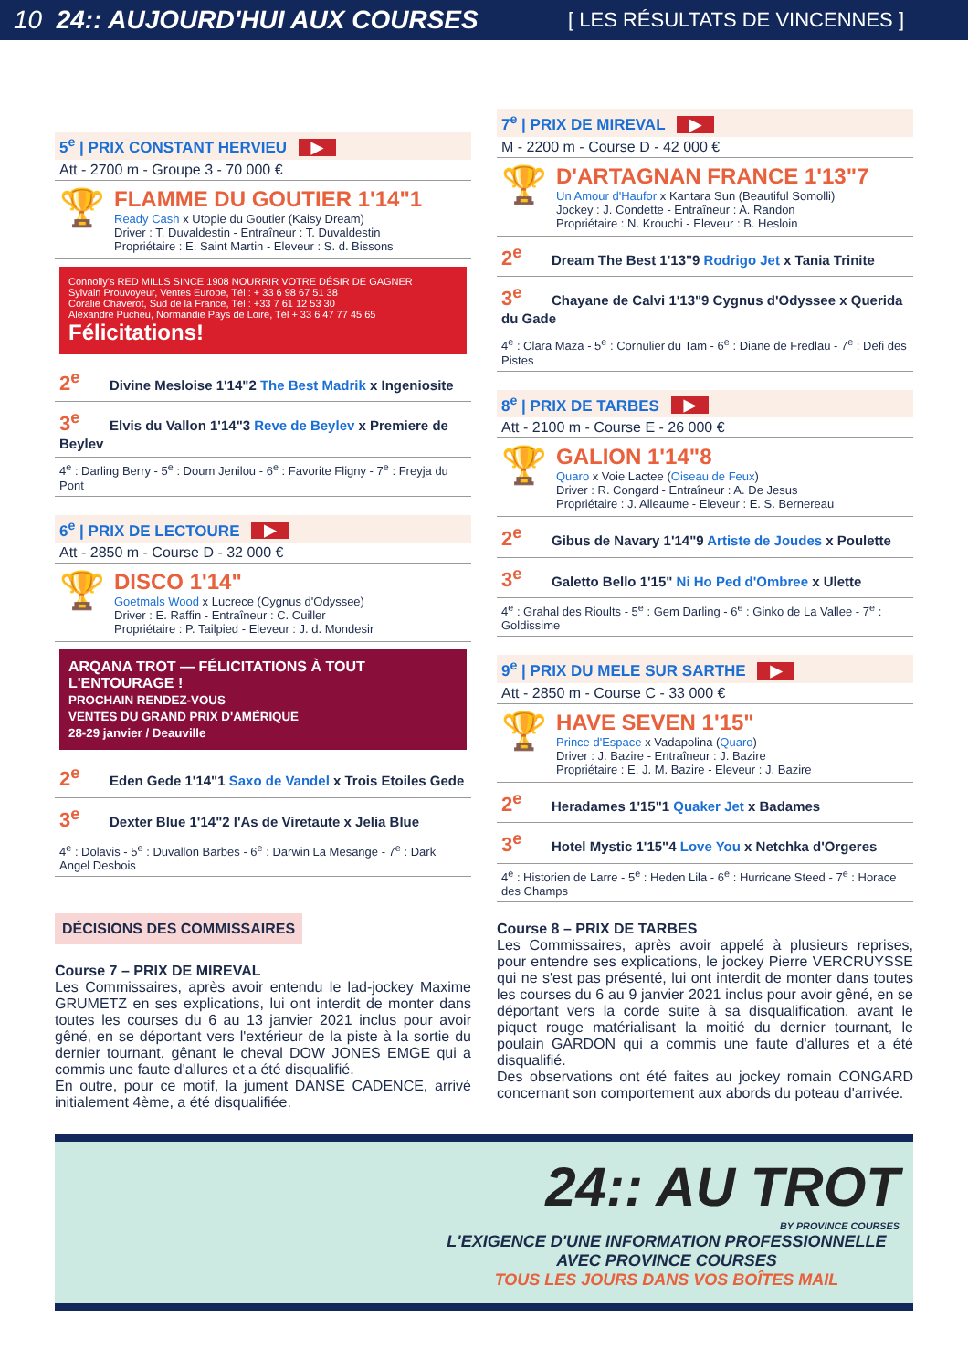10 24:: AUJOURD'HUI AUX COURSES [ LES RÉSULTATS DE VINCENNES ]
5<sup>e</sup> | PRIX CONSTANT HERVIEU ▶
Att - 2700 m - Groupe 3 - 70 000 €
🏆
FLAMME DU GOUTIER 1'14"1
Ready Cash x Utopie du Goutier (Kaisy Dream)
Driver : T. Duvaldestin - Entraîneur : T. Duvaldestin
Propriétaire : E. Saint Martin - Eleveur : S. d. Bissons
Connolly's RED MILLS SINCE 1908 NOURRIR VOTRE DÉSIR DE GAGNER
Sylvain Prouvoyeur, Ventes Europe, Tél : + 33 6 98 67 51 38
Coralie Chaverot, Sud de la France, Tél : +33 7 61 12 53 30
Alexandre Pucheu, Normandie Pays de Loire, Tél + 33 6 47 77 45 65
Félicitations!
2<sup>e</sup> Divine Mesloise 1'14"2 The Best Madrik x Ingeniosite
3<sup>e</sup> Elvis du Vallon 1'14"3 Reve de Beylev x Premiere de Beylev
4<sup>e</sup> : Darling Berry - 5<sup>e</sup> : Doum Jenilou - 6<sup>e</sup> : Favorite Fligny - 7<sup>e</sup> : Freyja du Pont
6<sup>e</sup> | PRIX DE LECTOURE ▶
Att - 2850 m - Course D - 32 000 €
🏆
DISCO 1'14"
Goetmals Wood x Lucrece (Cygnus d'Odyssee)
Driver : E. Raffin - Entraîneur : C. Cuiller
Propriétaire : P. Tailpied - Eleveur : J. d. Mondesir
ARQANA TROT — FÉLICITATIONS À TOUT L'ENTOURAGE !
PROCHAIN RENDEZ-VOUS
VENTES DU GRAND PRIX D'AMÉRIQUE
28-29 janvier / Deauville
2<sup>e</sup> Eden Gede 1'14"1 Saxo de Vandel x Trois Etoiles Gede
3<sup>e</sup> Dexter Blue 1'14"2 l'As de Viretaute x Jelia Blue
4<sup>e</sup> : Dolavis - 5<sup>e</sup> : Duvallon Barbes - 6<sup>e</sup> : Darwin La Mesange - 7<sup>e</sup> : Dark Angel Desbois
DÉCISIONS DES COMMISSAIRES
Course 7 – PRIX DE MIREVAL
Les Commissaires, après avoir entendu le lad-jockey Maxime GRUMETZ en ses explications, lui ont interdit de monter dans toutes les courses du 6 au 13 janvier 2021 inclus pour avoir gêné, en se déportant vers l'extérieur de la piste à la sortie du dernier tournant, gênant le cheval DOW JONES EMGE qui a commis une faute d'allures et a été disqualifié.
En outre, pour ce motif, la jument DANSE CADENCE, arrivé initialement 4ème, a été disqualifiée.
7<sup>e</sup> | PRIX DE MIREVAL ▶
M - 2200 m - Course D - 42 000 €
🏆
D'ARTAGNAN FRANCE 1'13"7
Un Amour d'Haufor x Kantara Sun (Beautiful Somolli)
Jockey : J. Condette - Entraîneur : A. Randon
Propriétaire : N. Krouchi - Eleveur : B. Hesloin
2<sup>e</sup> Dream The Best 1'13"9 Rodrigo Jet x Tania Trinite
3<sup>e</sup> Chayane de Calvi 1'13"9 Cygnus d'Odyssee x Querida du Gade
4<sup>e</sup> : Clara Maza - 5<sup>e</sup> : Cornulier du Tam - 6<sup>e</sup> : Diane de Fredlau - 7<sup>e</sup> : Defi des Pistes
8<sup>e</sup> | PRIX DE TARBES ▶
Att - 2100 m - Course E - 26 000 €
🏆
GALION 1'14"8
Quaro x Voie Lactee (Oiseau de Feux)
Driver : R. Congard - Entraîneur : A. De Jesus
Propriétaire : J. Alleaume - Eleveur : E. S. Bernereau
2<sup>e</sup> Gibus de Navary 1'14"9 Artiste de Joudes x Poulette
3<sup>e</sup> Galetto Bello 1'15" Ni Ho Ped d'Ombree x Ulette
4<sup>e</sup> : Grahal des Rioults - 5<sup>e</sup> : Gem Darling - 6<sup>e</sup> : Ginko de La Vallee - 7<sup>e</sup> : Goldissime
9<sup>e</sup> | PRIX DU MELE SUR SARTHE ▶
Att - 2850 m - Course C - 33 000 €
🏆
HAVE SEVEN 1'15"
Prince d'Espace x Vadapolina (Quaro)
Driver : J. Bazire - Entraîneur : J. Bazire
Propriétaire : E. J. M. Bazire - Eleveur : J. Bazire
2<sup>e</sup> Heradames 1'15"1 Quaker Jet x Badames
3<sup>e</sup> Hotel Mystic 1'15"4 Love You x Netchka d'Orgeres
4<sup>e</sup> : Historien de Larre - 5<sup>e</sup> : Heden Lila - 6<sup>e</sup> : Hurricane Steed - 7<sup>e</sup> : Horace des Champs
Course 8 – PRIX DE TARBES
Les Commissaires, après avoir appelé à plusieurs reprises, pour entendre ses explications, le jockey Pierre VERCRUYSSE qui ne s'est pas présenté, lui ont interdit de monter dans toutes les courses du 6 au 9 janvier 2021 inclus pour avoir gêné, en se déportant vers la corde suite à sa disqualification, avant le piquet rouge matérialisant la moitié du dernier tournant, le poulain GARDON qui a commis une faute d'allures et a été disqualifié.
Des observations ont été faites au jockey romain CONGARD concernant son comportement aux abords du poteau d'arrivée.
24:: AU TROT
BY PROVINCE COURSES
L'EXIGENCE D'UNE INFORMATION PROFESSIONNELLE
AVEC PROVINCE COURSES
TOUS LES JOURS DANS VOS BOÎTES MAIL